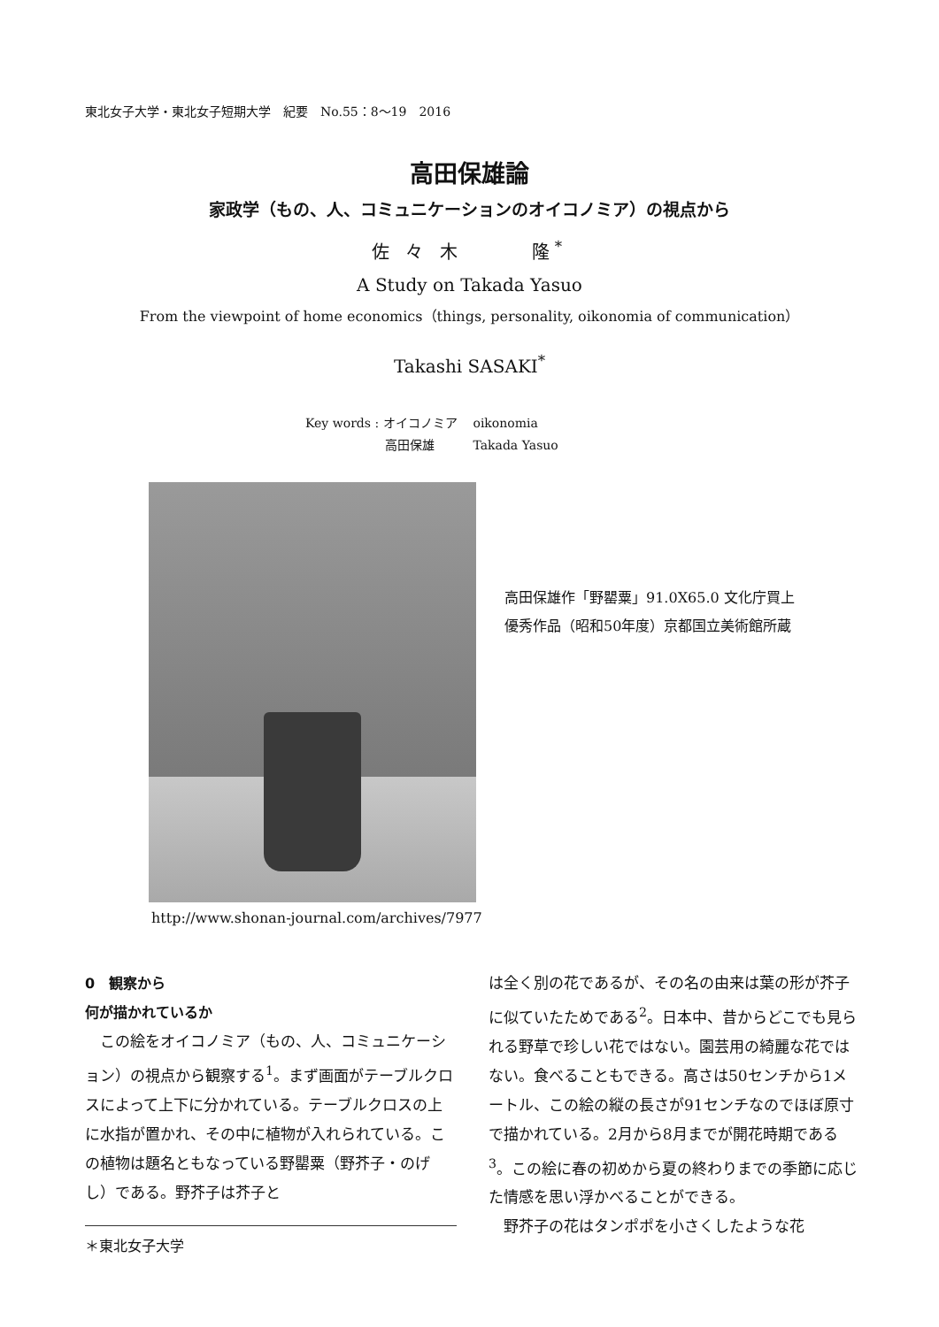東北女子大学・東北女子短期大学　紀要　No.55：8〜19　2016
高田保雄論
家政学（もの、人、コミュニケーションのオイコノミア）の視点から
佐 々 木　　　隆<sup>*</sup>
A Study on Takada Yasuo
From the viewpoint of home economics（things, personality, oikonomia of communication）
Takashi SASAKI<sup>*</sup>
Key words : オイコノミア oikonomia
高田保雄 Takada Yasuo
高田保雄作「野罌粟」91.0X65.0 文化庁買上
優秀作品（昭和50年度）京都国立美術館所蔵
http://www.shonan-journal.com/archives/7977
0　観察から
何が描かれているか
　この絵をオイコノミア（もの、人、コミュニケーション）の視点から観察する<sup>1</sup>。まず画面がテーブルクロスによって上下に分かれている。テーブルクロスの上に水指が置かれ、その中に植物が入れられている。この植物は題名ともなっている野罌粟（野芥子・のげし）である。野芥子は芥子と
＊東北女子大学
は全く別の花であるが、その名の由来は葉の形が芥子に似ていたためである<sup>2</sup>。日本中、昔からどこでも見られる野草で珍しい花ではない。園芸用の綺麗な花ではない。食べることもできる。高さは50センチから1メートル、この絵の縦の長さが91センチなのでほぼ原寸で描かれている。2月から8月までが開花時期である<sup>3</sup>。この絵に春の初めから夏の終わりまでの季節に応じた情感を思い浮かべることができる。
　野芥子の花はタンポポを小さくしたような花